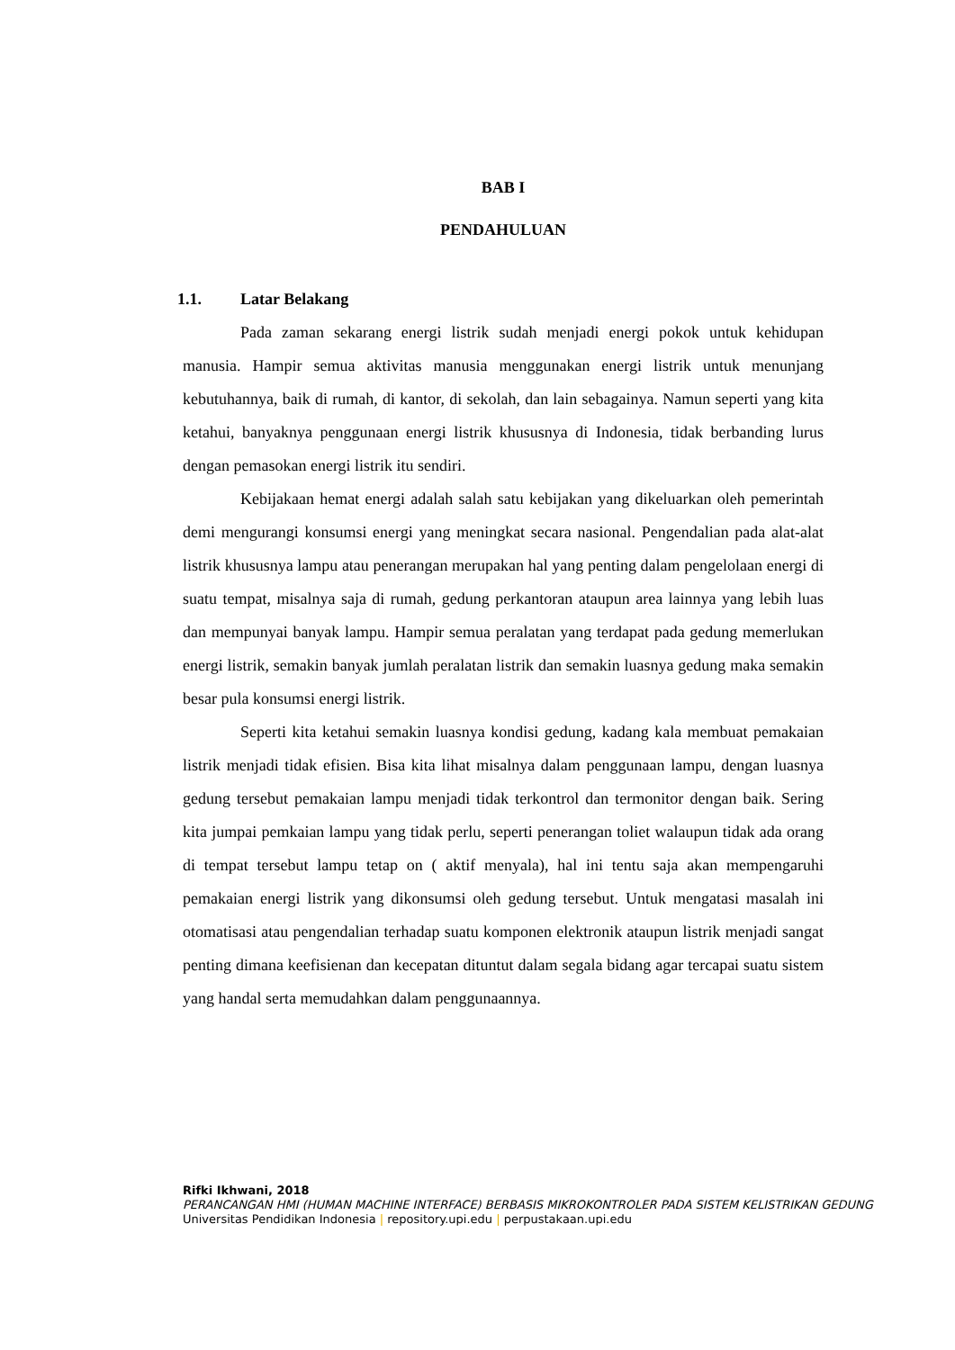BAB I
PENDAHULUAN
1.1. Latar Belakang
Pada zaman sekarang energi listrik sudah menjadi energi pokok untuk kehidupan manusia. Hampir semua aktivitas manusia menggunakan energi listrik untuk menunjang kebutuhannya, baik di rumah, di kantor, di sekolah, dan lain sebagainya. Namun seperti yang kita ketahui, banyaknya penggunaan energi listrik khususnya di Indonesia, tidak berbanding lurus dengan pemasokan energi listrik itu sendiri.
Kebijakaan hemat energi adalah salah satu kebijakan yang dikeluarkan oleh pemerintah demi mengurangi konsumsi energi yang meningkat secara nasional. Pengendalian pada alat-alat listrik khususnya lampu atau penerangan merupakan hal yang penting dalam pengelolaan energi di suatu tempat, misalnya saja di rumah, gedung perkantoran ataupun area lainnya yang lebih luas dan mempunyai banyak lampu. Hampir semua peralatan yang terdapat pada gedung memerlukan energi listrik, semakin banyak jumlah peralatan listrik dan semakin luasnya gedung maka semakin besar pula konsumsi energi listrik.
Seperti kita ketahui semakin luasnya kondisi gedung, kadang kala membuat pemakaian listrik menjadi tidak efisien. Bisa kita lihat misalnya dalam penggunaan lampu, dengan luasnya gedung tersebut pemakaian lampu menjadi tidak terkontrol dan termonitor dengan baik. Sering kita jumpai pemkaian lampu yang tidak perlu, seperti penerangan toliet walaupun tidak ada orang di tempat tersebut lampu tetap on ( aktif menyala), hal ini tentu saja akan mempengaruhi pemakaian energi listrik yang dikonsumsi oleh gedung tersebut. Untuk mengatasi masalah ini otomatisasi atau pengendalian terhadap suatu komponen elektronik ataupun listrik menjadi sangat penting dimana keefisienan dan kecepatan dituntut dalam segala bidang agar tercapai suatu sistem yang handal serta memudahkan dalam penggunaannya.
Rifki Ikhwani, 2018
PERANCANGAN HMI (HUMAN MACHINE INTERFACE) BERBASIS MIKROKONTROLER PADA SISTEM KELISTRIKAN GEDUNG
Universitas Pendidikan Indonesia | repository.upi.edu | perpustakaan.upi.edu